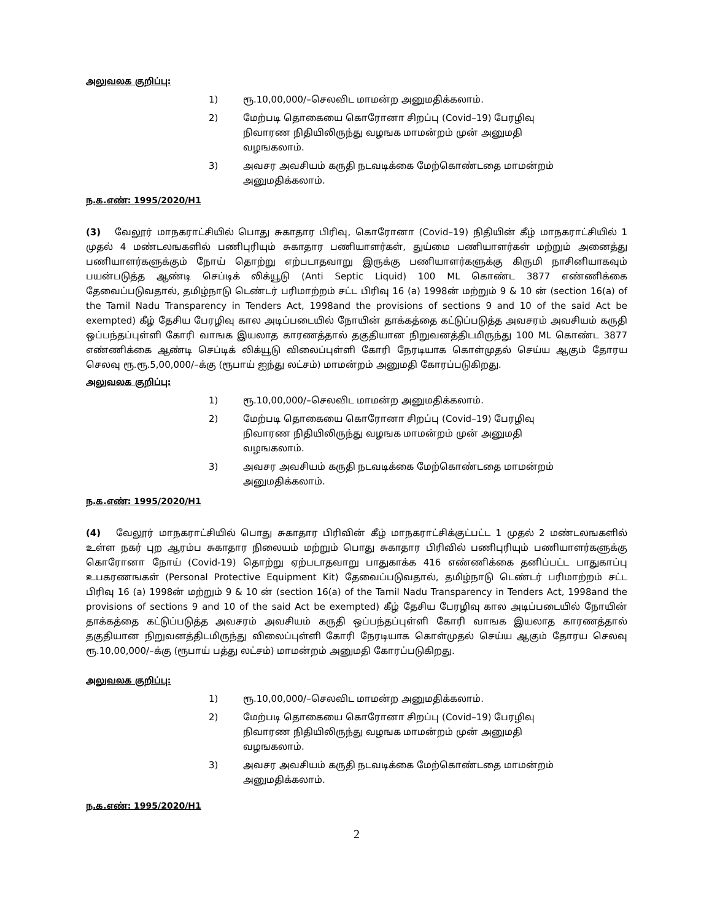அலுவலக குறிப்பு:
1) ரூ.10,00,000/–செலவிட மாமன்ற அனுமதிக்கலாம்.
2) மேற்படி தொகையை கொரோனா சிறப்பு (Covid–19) பேரழிவு நிவாரண நிதியிலிருந்து வழஙக மாமன்றம் முன் அனுமதி வழஙகலாம்.
3) அவசர அவசியம் கருதி நடவடிக்கை மேற்கொண்டதை மாமன்றம் அனுமதிக்கலாம்.
ந.க.எண்: 1995/2020/H1
(3) வேலூர் மாநகராட்சியில் பொது சுகாதார பிரிவு, கொரோனா (Covid–19) நிதியின் கீழ் மாநகராட்சியில் 1 முதல் 4 மண்டலஙகளில் பணிபுரியும் சுகாதார பணியாளர்கள், துய்மை பணியாளர்கள் மற்றும் அனைத்து பணியாளர்களுக்கும் நோய் தொற்று எற்படாதவாறு இருக்கு பணியாளர்களுக்கு கிருமி நாசினியாகவும் பயன்படுத்த ஆண்டி செப்டிக் லிக்யூடு (Anti Septic Liquid) 100 ML கொண்ட 3877 எண்ணிக்கை தேவைப்படுவதால், தமிழ்நாடு டெண்டர் பரிமாற்றம் சட்ட பிரிவு 16 (a) 1998ன் மற்றும் 9 & 10 ன் (section 16(a) of the Tamil Nadu Transparency in Tenders Act, 1998and the provisions of sections 9 and 10 of the said Act be exempted) கீழ் தேசிய பேரழிவு கால அடிப்படையில் நோயின் தாக்கத்தை கட்டுப்படுத்த அவசரம் அவசியம் கருதி ஒப்பந்தப்புள்ளி கோரி வாஙக இயலாத காரணத்தால் தகுதியான நிறுவனத்திடமிருந்து 100 ML கொண்ட 3877 எண்ணிக்கை ஆண்டி செப்டிக் லிக்யூடு விலைப்புள்ளி கோரி நேரடியாக கொள்முதல் செய்ய ஆகும் தோரய செலவு ரூ.ரூ.5,00,000/–க்கு (ரூபாய் ஐந்து லட்சம்) மாமன்றம் அனுமதி கோரப்படுகிறது.
அலுவலக குறிப்பு:
1) ரூ.10,00,000/–செலவிட மாமன்ற அனுமதிக்கலாம்.
2) மேற்படி தொகையை கொரோனா சிறப்பு (Covid–19) பேரழிவு நிவாரண நிதியிலிருந்து வழஙக மாமன்றம் முன் அனுமதி வழஙகலாம்.
3) அவசர அவசியம் கருதி நடவடிக்கை மேற்கொண்டதை மாமன்றம் அனுமதிக்கலாம்.
ந.க.எண்: 1995/2020/H1
(4) வேலூர் மாநகராட்சியில் பொது சுகாதார பிரிவின் கீழ் மாநகராட்சிக்குட்பட்ட 1 முதல் 2 மண்டலஙகளில் உள்ள நகர் புற ஆரம்ப சுகாதார நிலையம் மற்றும் பொது சுகாதார பிரிவில் பணிபுரியும் பணியாளர்களுக்கு கொரோனா நோய் (Covid-19) தொற்று ஏற்படாதவாறு பாதுகாக்க 416 எண்ணிக்கை தனிப்பட்ட பாதுகாப்பு உபகரணஙகள் (Personal Protective Equipment Kit) தேவைப்படுவதால், தமிழ்நாடு டெண்டர் பரிமாற்றம் சட்ட பிரிவு 16 (a) 1998ன் மற்றும் 9 & 10 ன் (section 16(a) of the Tamil Nadu Transparency in Tenders Act, 1998and the provisions of sections 9 and 10 of the said Act be exempted) கீழ் தேசிய பேரழிவு கால அடிப்படையில் நோயின் தாக்கத்தை கட்டுப்படுத்த அவசரம் அவசியம் கருதி ஒப்பந்தப்புள்ளி கோரி வாஙக இயலாத காரணத்தால் தகுதியான நிறுவனத்திடமிருந்து விலைப்புள்ளி கோரி நேரடியாக கொள்முதல் செய்ய ஆகும் தோரய செலவு ரூ.10,00,000/–க்கு (ரூபாய் பத்து லட்சம்) மாமன்றம் அனுமதி கோரப்படுகிறது.
அலுவலக குறிப்பு:
1) ரூ.10,00,000/–செலவிட மாமன்ற அனுமதிக்கலாம்.
2) மேற்படி தொகையை கொரோனா சிறப்பு (Covid–19) பேரழிவு நிவாரண நிதியிலிருந்து வழஙக மாமன்றம் முன் அனுமதி வழஙகலாம்.
3) அவசர அவசியம் கருதி நடவடிக்கை மேற்கொண்டதை மாமன்றம் அனுமதிக்கலாம்.
ந.க.எண்: 1995/2020/H1
2